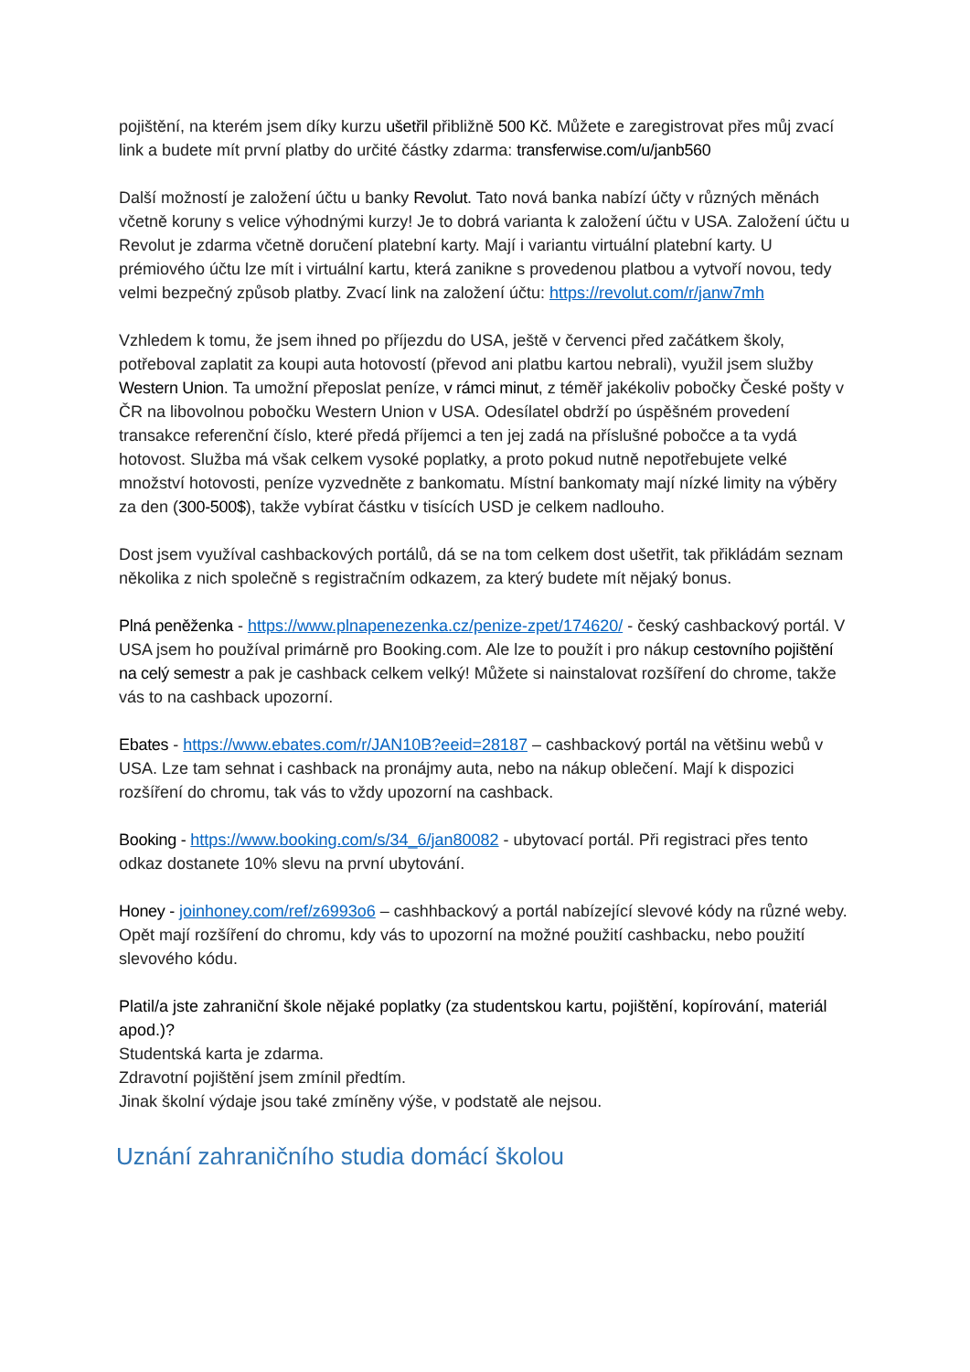pojištění, na kterém jsem díky kurzu ušetřil přibližně 500 Kč. Můžete e zaregistrovat přes můj zvací link a budete mít první platby do určité částky zdarma: transferwise.com/u/janb560
Další možností je založení účtu u banky Revolut. Tato nová banka nabízí účty v různých měnách včetně koruny s velice výhodnými kurzy! Je to dobrá varianta k založení účtu v USA. Založení účtu u Revolut je zdarma včetně doručení platební karty. Mají i variantu virtuální platební karty. U prémiového účtu lze mít i virtuální kartu, která zanikne s provedenou platbou a vytvoří novou, tedy velmi bezpečný způsob platby. Zvací link na založení účtu: https://revolut.com/r/janw7mh
Vzhledem k tomu, že jsem ihned po příjezdu do USA, ještě v červenci před začátkem školy, potřeboval zaplatit za koupi auta hotovostí (převod ani platbu kartou nebrali), využil jsem služby Western Union. Ta umožní přeposlat peníze, v rámci minut, z téměř jakékoliv pobočky České pošty v ČR na libovolnou pobočku Western Union v USA. Odesílatel obdrží po úspěšném provedení transakce referenční číslo, které předá příjemci a ten jej zadá na příslušné pobočce a ta vydá hotovost. Služba má však celkem vysoké poplatky, a proto pokud nutně nepotřebujete velké množství hotovosti, peníze vyzvedněte z bankomatu. Místní bankomaty mají nízké limity na výběry za den (300-500$), takže vybírat částku v tisících USD je celkem nadlouho.
Dost jsem využíval cashbackových portálů, dá se na tom celkem dost ušetřit, tak přikládám seznam několika z nich společně s registračním odkazem, za který budete mít nějaký bonus.
Plná peněženka - https://www.plnapenezenka.cz/penize-zpet/174620/ - český cashbackový portál. V USA jsem ho používal primárně pro Booking.com. Ale lze to použít i pro nákup cestovního pojištění na celý semestr a pak je cashback celkem velký! Můžete si nainstalovat rozšíření do chrome, takže vás to na cashback upozorní.
Ebates - https://www.ebates.com/r/JAN10B?eeid=28187 – cashbackový portál na většinu webů v USA. Lze tam sehnat i cashback na pronájmy auta, nebo na nákup oblečení. Mají k dispozici rozšíření do chromu, tak vás to vždy upozorní na cashback.
Booking - https://www.booking.com/s/34_6/jan80082 - ubytovací portál. Při registraci přes tento odkaz dostanete 10% slevu na první ubytování.
Honey - joinhoney.com/ref/z6993o6 – cashhbackový a portál nabízející slevové kódy na různé weby. Opět mají rozšíření do chromu, kdy vás to upozorní na možné použití cashbacku, nebo použití slevového kódu.
Platil/a jste zahraniční škole nějaké poplatky (za studentskou kartu, pojištění, kopírování, materiál apod.)?
Studentská karta je zdarma.
Zdravotní pojištění jsem zmínil předtím.
Jinak školní výdaje jsou také zmíněny výše, v podstatě ale nejsou.
Uznání zahraničního studia domácí školou